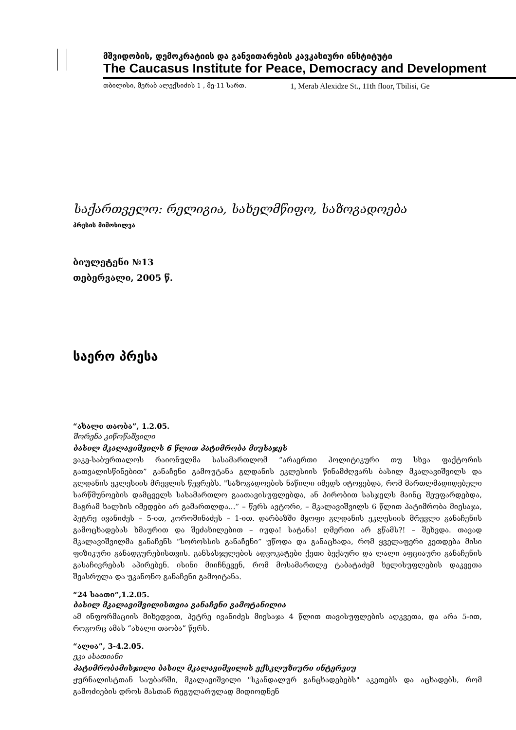მშვიდობის, დემოკრატიის და განვითარების კავკასიური ინსტიტუტი
The Caucasus Institute for Peace, Democracy and Development
თბილისი, მერაბ ალექსიძის 1 , მე-11 სართ. 1, Merab Alexidze St., 11th floor, Tbilisi, Ge
საქართველო: რელიგია, სახელმწიფო, საზოგადოება
პრესის მიმოხილვა
ბიულეტენი №13
თებერვალი, 2005 წ.
საერო პრესა
“ახალი თაობა”, 1.2.05.
შორენა კიწოწაშვილი
ბასილ მკალავიშვილს 6 წლით პატიმრობა მიუსაჯეს
ვაკე-საბურთალოს რაიონულმა სასამართლომ “არაერთი პოლიტიკური თუ სხვა ფაქტორის გათვალისწინებით” განაჩენი გამოუტანა გლდანის ეკლესიის წინამძღვარს ბასილ მკალავიშვილს და გლდანის ეკლესიის მრევლის წევრებს. "საზოგადოების ნაწილი იმედს იტოვებდა, რომ მართლმადიდებელი სარწმუნოების დამცველს სასამართლო გაათავისუფლებდა, ან პირობით სასჯელს მაინც შეუფარდებდა, მაგრამ ხალხის იმედები არ გამართლდა...” – წერს ავტორი, – მკალავიშვილს 6 წლით პატიმრობა მიესაჯა, პეტრე ივანიძეს – 5-ით, კოროშინაძეს – 1-ით. დარბაზში მყოფი გლდანის ეკლესიის მრევლი განაჩენის გამოცხადებას ხმაურით და შეძახილებით – იუდა! სატანა! ღმერთი არ გწამს?! – შეხვდა. თავად მკალავიშვილმა განაჩენს “სოროსსის განაჩენი” უწოდა და განაცხადა, რომ ყველაფერი კეთდება მისი ფიზიკური განადგურებისთვის. განსასჯელების ადვოკატები ქეთი ბექაური და ლალი აფციაური განაჩენის გასაჩივრებას აპირებენ. ისინი მიიჩნევენ, რომ მოსამართლე ტაბატაძემ ხელისუფლების დაკვეთა შეასრულა და უკანონო განაჩენი გამოიტანა.
“24 საათი”,1.2.05.
ბასილ მკალავიშვილისთვია განაჩენი გამოტანილია
ამ ინფორმაციის მიხედვით, პეტრე ივანიძეს მიესაჯა 4 წლით თავისუფლების აღკვეთა, და არა 5-ით, როგორც ამას “ახალი თაობა” წერს.
“ალია”, 3-4.2.05.
ეკა ასათიანი
პატიმრობამისჯილი ბასილ მკალავიშვილის ექსკლუზიური ინტერვიუ
ჟურნალისტთან საუბარში, მკალავიშვილი "სკანდალურ განცხადებებს" აკეთებს და აცხადებს, რომ გამოძიების დროს მასთან რეგულარულად მიდიოდნენ